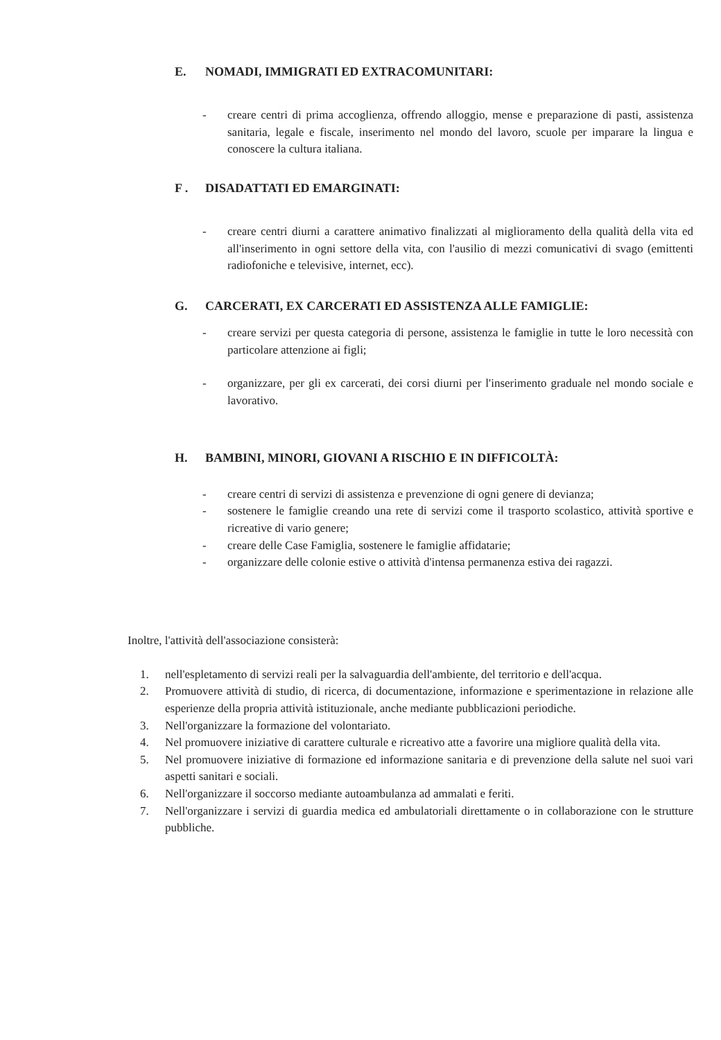E. NOMADI, IMMIGRATI ED EXTRACOMUNITARI:
- creare centri di prima accoglienza, offrendo alloggio, mense e preparazione di pasti, assistenza sanitaria, legale e fiscale, inserimento nel mondo del lavoro, scuole per imparare la lingua e conoscere la cultura italiana.
F . DISADATTATI ED EMARGINATI:
- creare centri diurni a carattere animativo finalizzati al miglioramento della qualità della vita ed all'inserimento in ogni settore della vita, con l'ausilio di mezzi comunicativi di svago (emittenti radiofoniche e televisive, internet, ecc).
G. CARCERATI, EX CARCERATI ED ASSISTENZA ALLE FAMIGLIE:
- creare servizi per questa categoria di persone, assistenza le famiglie in tutte le loro necessità con particolare attenzione ai figli;
- organizzare, per gli ex carcerati, dei corsi diurni per l'inserimento graduale nel mondo sociale e lavorativo.
H. BAMBINI, MINORI, GIOVANI A RISCHIO E IN DIFFICOLTÀ:
- creare centri di servizi di assistenza e prevenzione di ogni genere di devianza;
- sostenere le famiglie creando una rete di servizi come il trasporto scolastico, attività sportive e ricreative di vario genere;
- creare delle Case Famiglia, sostenere le famiglie affidatarie;
- organizzare delle colonie estive o attività d'intensa permanenza estiva dei ragazzi.
Inoltre, l'attività dell'associazione consisterà:
1. nell'espletamento di servizi reali per la salvaguardia dell'ambiente, del territorio e dell'acqua.
2. Promuovere attività di studio, di ricerca, di documentazione, informazione e sperimentazione in relazione alle esperienze della propria attività istituzionale, anche mediante pubblicazioni periodiche.
3. Nell'organizzare la formazione del volontariato.
4. Nel promuovere iniziative di carattere culturale e ricreativo atte a favorire una migliore qualità della vita.
5. Nel promuovere iniziative di formazione ed informazione sanitaria e di prevenzione della salute nel suoi vari aspetti sanitari e sociali.
6. Nell'organizzare il soccorso mediante autoambulanza ad ammalati e feriti.
7. Nell'organizzare i servizi di guardia medica ed ambulatoriali direttamente o in collaborazione con le strutture pubbliche.